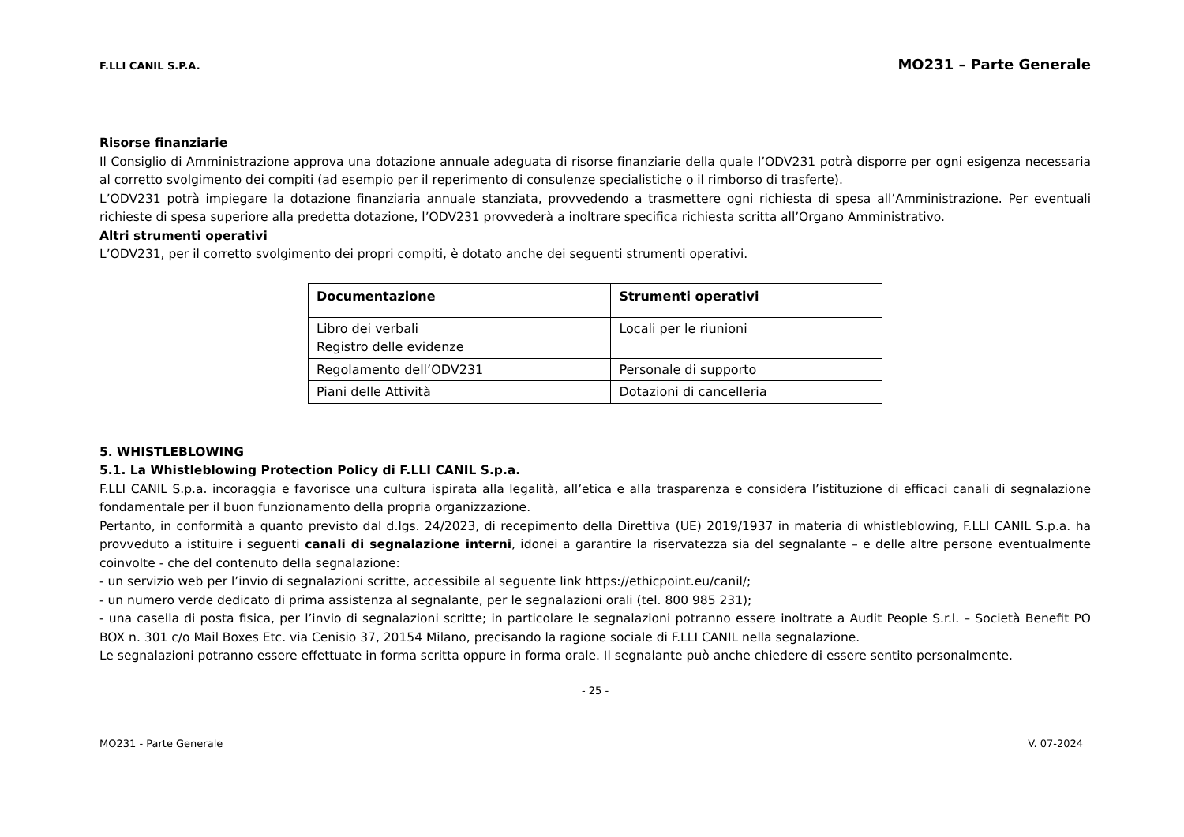F.LLI CANIL S.P.A. MO231 – Parte Generale
Risorse finanziarie
Il Consiglio di Amministrazione approva una dotazione annuale adeguata di risorse finanziarie della quale l’ODV231 potrà disporre per ogni esigenza necessaria al corretto svolgimento dei compiti (ad esempio per il reperimento di consulenze specialistiche o il rimborso di trasferte).
L’ODV231 potrà impiegare la dotazione finanziaria annuale stanziata, provvedendo a trasmettere ogni richiesta di spesa all’Amministrazione. Per eventuali richieste di spesa superiore alla predetta dotazione, l’ODV231 provvederà a inoltrare specifica richiesta scritta all’Organo Amministrativo.
Altri strumenti operativi
L’ODV231, per il corretto svolgimento dei propri compiti, è dotato anche dei seguenti strumenti operativi.
| Documentazione | Strumenti operativi |
| --- | --- |
| Libro dei verbali Registro delle evidenze | Locali per le riunioni |
| Regolamento dell’ODV231 | Personale di supporto |
| Piani delle Attività | Dotazioni di cancelleria |
5. WHISTLEBLOWING
5.1. La Whistleblowing Protection Policy di F.LLI CANIL S.p.a.
F.LLI CANIL S.p.a. incoraggia e favorisce una cultura ispirata alla legalità, all’etica e alla trasparenza e considera l’istituzione di efficaci canali di segnalazione fondamentale per il buon funzionamento della propria organizzazione.
Pertanto, in conformità a quanto previsto dal d.lgs. 24/2023, di recepimento della Direttiva (UE) 2019/1937 in materia di whistleblowing, F.LLI CANIL S.p.a. ha provveduto a istituire i seguenti canali di segnalazione interni, idonei a garantire la riservatezza sia del segnalante – e delle altre persone eventualmente coinvolte - che del contenuto della segnalazione:
- un servizio web per l’invio di segnalazioni scritte, accessibile al seguente link https://ethicpoint.eu/canil/;
- un numero verde dedicato di prima assistenza al segnalante, per le segnalazioni orali (tel. 800 985 231);
- una casella di posta fisica, per l’invio di segnalazioni scritte; in particolare le segnalazioni potranno essere inoltrate a Audit People S.r.l. – Società Benefit PO BOX n. 301 c/o Mail Boxes Etc. via Cenisio 37, 20154 Milano, precisando la ragione sociale di F.LLI CANIL nella segnalazione.
Le segnalazioni potranno essere effettuate in forma scritta oppure in forma orale. Il segnalante può anche chiedere di essere sentito personalmente.
- 25 -
MO231 - Parte Generale V. 07-2024